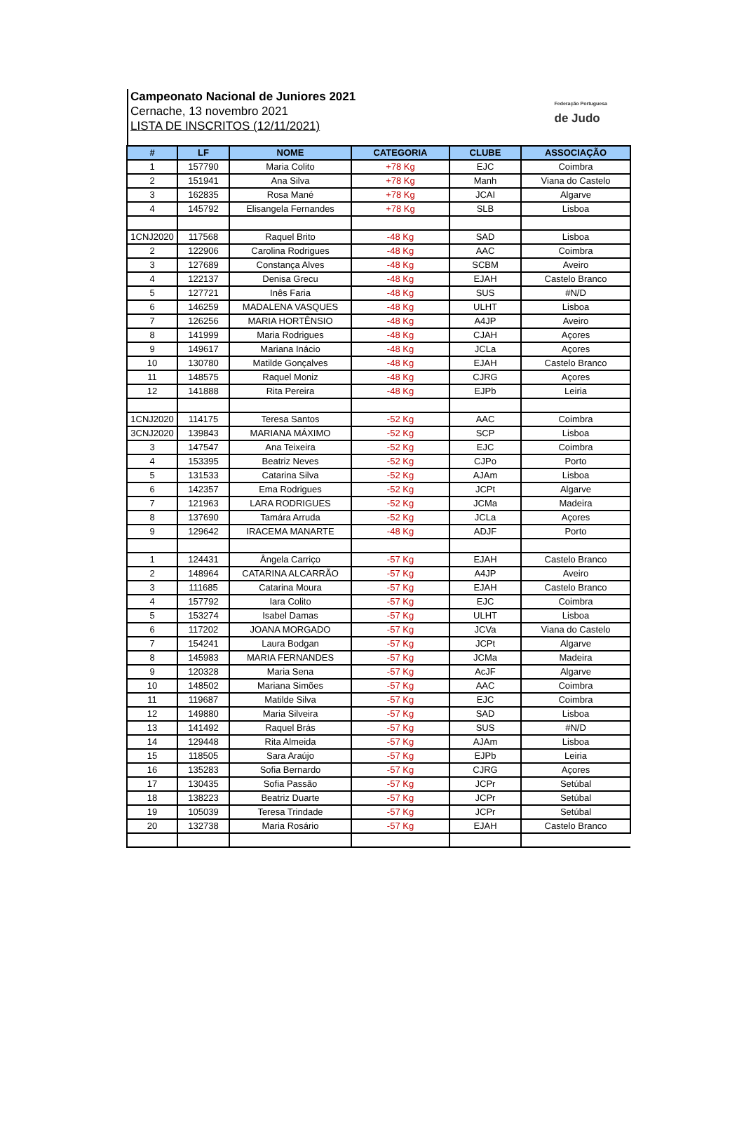Campeonato Nacional de Juniores 2021
Cernache, 13 novembro 2021
LISTA DE INSCRITOS (12/11/2021)
Federação Portuguesa
de Judo
| # | LF | NOME | CATEGORIA | CLUBE | ASSOCIAÇÃO |
| --- | --- | --- | --- | --- | --- |
| 1 | 157790 | Maria Colito | +78 Kg | EJC | Coimbra |
| 2 | 151941 | Ana Silva | +78 Kg | Manh | Viana do Castelo |
| 3 | 162835 | Rosa Mané | +78 Kg | JCAI | Algarve |
| 4 | 145792 | Elisangela Fernandes | +78 Kg | SLB | Lisboa |
| 1CNJ2020 | 117568 | Raquel Brito | -48 Kg | SAD | Lisboa |
| 2 | 122906 | Carolina Rodrigues | -48 Kg | AAC | Coimbra |
| 3 | 127689 | Constança Alves | -48 Kg | SCBM | Aveiro |
| 4 | 122137 | Denisa Grecu | -48 Kg | EJAH | Castelo Branco |
| 5 | 127721 | Inês Faria | -48 Kg | SUS | #N/D |
| 6 | 146259 | MADALENA VASQUES | -48 Kg | ULHT | Lisboa |
| 7 | 126256 | MARIA HORTÊNSIO | -48 Kg | A4JP | Aveiro |
| 8 | 141999 | Maria Rodrigues | -48 Kg | CJAH | Açores |
| 9 | 149617 | Mariana Inácio | -48 Kg | JCLa | Açores |
| 10 | 130780 | Matilde Gonçalves | -48 Kg | EJAH | Castelo Branco |
| 11 | 148575 | Raquel Moniz | -48 Kg | CJRG | Açores |
| 12 | 141888 | Rita Pereira | -48 Kg | EJPb | Leiria |
| 1CNJ2020 | 114175 | Teresa Santos | -52 Kg | AAC | Coimbra |
| 3CNJ2020 | 139843 | MARIANA MÁXIMO | -52 Kg | SCP | Lisboa |
| 3 | 147547 | Ana Teixeira | -52 Kg | EJC | Coimbra |
| 4 | 153395 | Beatriz Neves | -52 Kg | CJPo | Porto |
| 5 | 131533 | Catarina Silva | -52 Kg | AJAm | Lisboa |
| 6 | 142357 | Ema Rodrigues | -52 Kg | JCPt | Algarve |
| 7 | 121963 | LARA RODRIGUES | -52 Kg | JCMa | Madeira |
| 8 | 137690 | Tamára Arruda | -52 Kg | JCLa | Açores |
| 9 | 129642 | IRACEMA MANARTE | -48 Kg | ADJF | Porto |
| 1 | 124431 | Ângela Carriço | -57 Kg | EJAH | Castelo Branco |
| 2 | 148964 | CATARINA ALCARRÃO | -57 Kg | A4JP | Aveiro |
| 3 | 111685 | Catarina Moura | -57 Kg | EJAH | Castelo Branco |
| 4 | 157792 | Iara Colito | -57 Kg | EJC | Coimbra |
| 5 | 153274 | Isabel Damas | -57 Kg | ULHT | Lisboa |
| 6 | 117202 | JOANA MORGADO | -57 Kg | JCVa | Viana do Castelo |
| 7 | 154241 | Laura Bodgan | -57 Kg | JCPt | Algarve |
| 8 | 145983 | MARIA FERNANDES | -57 Kg | JCMa | Madeira |
| 9 | 120328 | Maria Sena | -57 Kg | AcJF | Algarve |
| 10 | 148502 | Mariana Simões | -57 Kg | AAC | Coimbra |
| 11 | 119687 | Matilde Silva | -57 Kg | EJC | Coimbra |
| 12 | 149880 | Maria Silveira | -57 Kg | SAD | Lisboa |
| 13 | 141492 | Raquel Brás | -57 Kg | SUS | #N/D |
| 14 | 129448 | Rita Almeida | -57 Kg | AJAm | Lisboa |
| 15 | 118505 | Sara Araújo | -57 Kg | EJPb | Leiria |
| 16 | 135283 | Sofia Bernardo | -57 Kg | CJRG | Açores |
| 17 | 130435 | Sofia Passão | -57 Kg | JCPr | Setúbal |
| 18 | 138223 | Beatriz Duarte | -57 Kg | JCPr | Setúbal |
| 19 | 105039 | Teresa Trindade | -57 Kg | JCPr | Setúbal |
| 20 | 132738 | Maria Rosário | -57 Kg | EJAH | Castelo Branco |